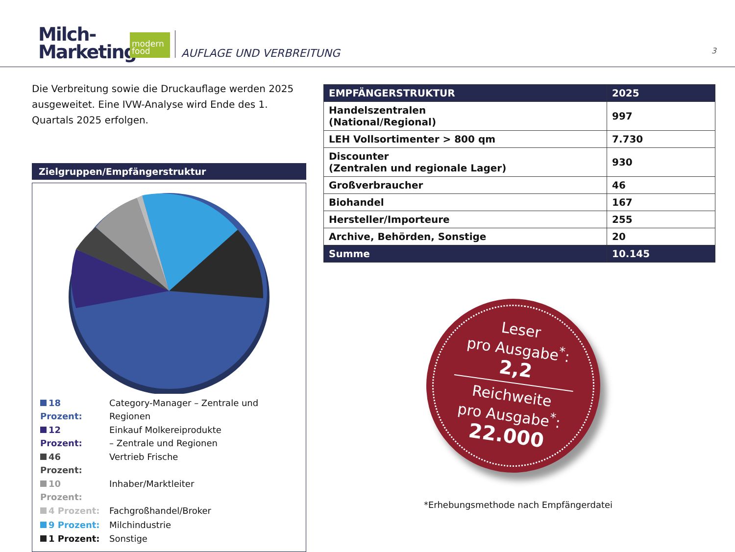Milch-
Marketing
modern food
AUFLAGE UND VERBREITUNG 3
Die Verbreitung sowie die Druckauflage werden 2025 ausgeweitet. Eine IVW-Analyse wird Ende des 1. Quartals 2025 erfolgen.
Zielgruppen/Empfängerstruktur
| 18 Prozent: | Category-Manager – Zentrale und Regionen |
| 12 Prozent: | Einkauf Molkereiprodukte – Zentrale und Regionen |
| 46 Prozent: | Vertrieb Frische |
| 10 Prozent: | Inhaber/Marktleiter |
| 4 Prozent: | Fachgroßhandel/Broker |
| 9 Prozent: | Milchindustrie |
| 1 Prozent: | Sonstige |
| EMPFÄNGERSTRUKTUR | 2025 |
| --- | --- |
| Handelszentralen (National/Regional) | 997 |
| LEH Vollsortimenter > 800 qm | 7.730 |
| Discounter (Zentralen und regionale Lager) | 930 |
| Großverbraucher | 46 |
| Biohandel | 167 |
| Hersteller/Importeure | 255 |
| Archive, Behörden, Sonstige | 20 |
| Summe | 10.145 |
Leser
pro Ausgabe<sup>*</sup>:
2,2
Reichweite
pro Ausgabe<sup>*</sup>:
22.000
*Erhebungsmethode nach Empfängerdatei